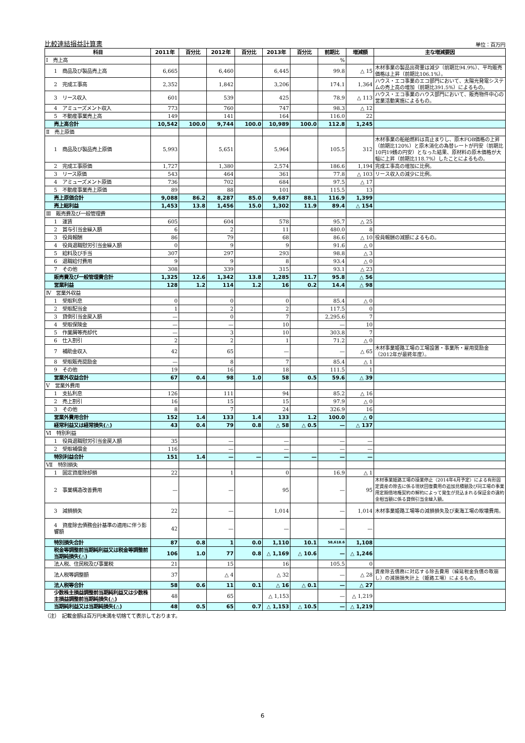比較連結損益計算書 単位：百万円
| 科目 | 2011年 | 百分比 | 2012年 | 百分比 | 2013年 | 百分比 | 前期比 | 増減額 | 主な増減要因 |
| --- | --- | --- | --- | --- | --- | --- | --- | --- | --- |
| Ⅰ 売上高 | | | | | | | % | | |
| 1 商品及び製品売上高 | 6,665 | | 6,460 | | 6,445 | | 99.8 | △ 15 | 木材事業の製品出荷量は減少（前期比94.9%）、平均販売価格は上昇（前期比106.1%）。 |
| 2 完成工事高 | 2,352 | | 1,842 | | 3,206 | | 174.1 | 1,364 | ハウス・エコ事業のエコ部門において、太陽光発電システムの売上高の増加（前期比391.5%）によるもの。 |
| 3 リース収入 | 601 | | 539 | | 425 | | 78.9 | △ 113 | ハウス・エコ事業のハウス部門において、販売物件中心の営業活動実施によるもの。 |
| 4 アミューズメント収入 | 773 | | 760 | | 747 | | 98.3 | △ 12 | |
| 5 不動産事業売上高 | 149 | | 141 | | 164 | | 116.0 | 22 | |
| 売上高合計 | 10,542 | 100.0 | 9,744 | 100.0 | 10,989 | 100.0 | 112.8 | 1,245 | |
| Ⅱ 売上原価 | | | | | | | | | |
| 1 商品及び製品売上原価 | 5,993 | | 5,651 | | 5,964 | | 105.5 | 312 | 木材事業の船舶燃料は高止まりし、原木FOB価格の上昇（前期比120%）と原木消化の為替レートが円安（前期比10円19銭の円安）となった結果、原材料の原木価格が大幅に上昇（前期比118.7%）したことによるもの。 |
| 2 完成工事原価 | 1,727 | | 1,380 | | 2,574 | | 186.6 | 1,194 | 完成工事高の増加に比例。 |
| 3 リース原価 | 543 | | 464 | | 361 | | 77.8 | △ 103 | リース収入の減少に比例。 |
| 4 アミューズメント原価 | 736 | | 702 | | 684 | | 97.5 | △ 17 | |
| 5 不動産事業売上原価 | 89 | | 88 | | 101 | | 115.5 | 13 | |
| 売上原価合計 | 9,088 | 86.2 | 8,287 | 85.0 | 9,687 | 88.1 | 116.9 | 1,399 | |
| 売上総利益 | 1,453 | 13.8 | 1,456 | 15.0 | 1,302 | 11.9 | 89.4 | △ 154 | |
| Ⅲ 販売費及び一般管理費 | | | | | | | | | |
| 1 運賃 | 605 | | 604 | | 578 | | 95.7 | △ 25 | |
| 2 賞与引当金繰入額 | 6 | | 2 | | 11 | | 480.0 | 8 | |
| 3 役員報酬 | 86 | | 79 | | 68 | | 86.6 | △ 10 | 役員報酬の減額によるもの。 |
| 4 役員退職慰労引当金繰入額 | 0 | | 9 | | 9 | | 91.6 | △ 0 | |
| 5 給料及び手当 | 307 | | 297 | | 293 | | 98.8 | △ 3 | |
| 6 退職給付費用 | 9 | | 9 | | 8 | | 93.4 | △ 0 | |
| 7 その他 | 308 | | 339 | | 315 | | 93.1 | △ 23 | |
| 販売費及び一般管理費合計 | 1,325 | 12.6 | 1,342 | 13.8 | 1,285 | 11.7 | 95.8 | △ 56 | |
| 営業利益 | 128 | 1.2 | 114 | 1.2 | 16 | 0.2 | 14.4 | △ 98 | |
| Ⅳ 営業外収益 | | | | | | | | | |
| 1 受取利息 | 0 | | 0 | | 0 | | 85.4 | △ 0 | |
| 2 受取配当金 | 1 | | 2 | | 2 | | 117.5 | 0 | |
| 3 貸倒引当金戻入額 | — | | 0 | | 7 | | 2,295.6 | 7 | |
| 4 受取保険金 | — | | — | | 10 | | — | 10 | |
| 5 作業屑等売却代 | — | | 3 | | 10 | | 303.8 | 7 | |
| 6 仕入割引 | 2 | | 2 | | 1 | | 71.2 | △ 0 | |
| 7 補助金収入 | 42 | | 65 | | — | | — | △ 65 | 木材事業姫路工場の工場設置・事業所・雇用奨励金（2012年が最終年度）。 |
| 8 受取販売奨励金 | — | | 8 | | 7 | | 85.4 | △ 1 | |
| 9 その他 | 19 | | 16 | | 18 | | 111.5 | 1 | |
| 営業外収益合計 | 67 | 0.4 | 98 | 1.0 | 58 | 0.5 | 59.6 | △ 39 | |
| Ⅴ 営業外費用 | | | | | | | | | |
| 1 支払利息 | 126 | | 111 | | 94 | | 85.2 | △ 16 | |
| 2 売上割引 | 16 | | 15 | | 15 | | 97.9 | △ 0 | |
| 3 その他 | 8 | | 7 | | 24 | | 326.9 | 16 | |
| 営業外費用合計 | 152 | 1.4 | 133 | 1.4 | 133 | 1.2 | 100.0 | △ 0 | |
| 経常利益又は経常損失(△) | 43 | 0.4 | 79 | 0.8 | △ 58 | △ 0.5 | — | △ 137 | |
| Ⅵ 特別利益 | | | | | | | | | |
| 1 役員退職慰労引当金戻入額 | 35 | | — | | — | | — | — | |
| 2 受取補償金 | 116 | | — | | — | | — | — | |
| 特別利益合計 | 151 | 1.4 | — | — | — | — | — | — | |
| Ⅶ 特別損失 | | | | | | | | | |
| 1 固定資産除却損 | 22 | | 1 | | 0 | | 16.9 | △ 1 | |
| 2 事業構造改善費用 | — | | — | | 95 | | — | 95 | 木材事業姫路工場の操業停止（2014年4月予定）による有形固定資産の除去に係る現状回復費用の追加見積額及び同工場の事業用定期借地権契約の解約によって発生が見込まれる保証金の違約金相当額に係る貸倒引当金繰入額。 |
| 3 減損損失 | 22 | | — | | 1,014 | | — | 1,014 | 木材事業姫路工場等の減損損失及び東海工場の取壊費用。 |
| 4 資産除去債務会計基準の適用に伴う影響額 | 42 | | — | | — | | — | — | |
| 特別損失合計 | 87 | 0.8 | 1 | 0.0 | 1,110 | 10.1 | 58,618.6 | 1,108 | |
| 税金等調整前当期純利益又は税金等調整前当期純損失(△) | 106 | 1.0 | 77 | 0.8 | △ 1,169 | △ 10.6 | — | △ 1,246 | |
| 法人税、住民税及び事業税 | 21 | | 15 | | 16 | | 105.5 | 0 | |
| 法人税等調整額 | 37 | | △ 4 | | △ 32 | | — | △ 28 | 資産除去債務に対応する除去費用（繰延税金負債の取崩し）の減損損失計上（姫路工場）によるもの。 |
| 法人税等合計 | 58 | 0.6 | 11 | 0.1 | △ 16 | △ 0.1 | — | △ 27 | |
| 少数株主損益調整前当期純利益又は少数株主損益調整前当期純損失(△) | 48 | | 65 | | △ 1,153 | | — | △ 1,219 | |
| 当期純利益又は当期純損失(△) | 48 | 0.5 | 65 | 0.7 | △ 1,153 | △ 10.5 | — | △ 1,219 | |
（注）　記載金額は百万円未満を切捨てて表示しております。
6